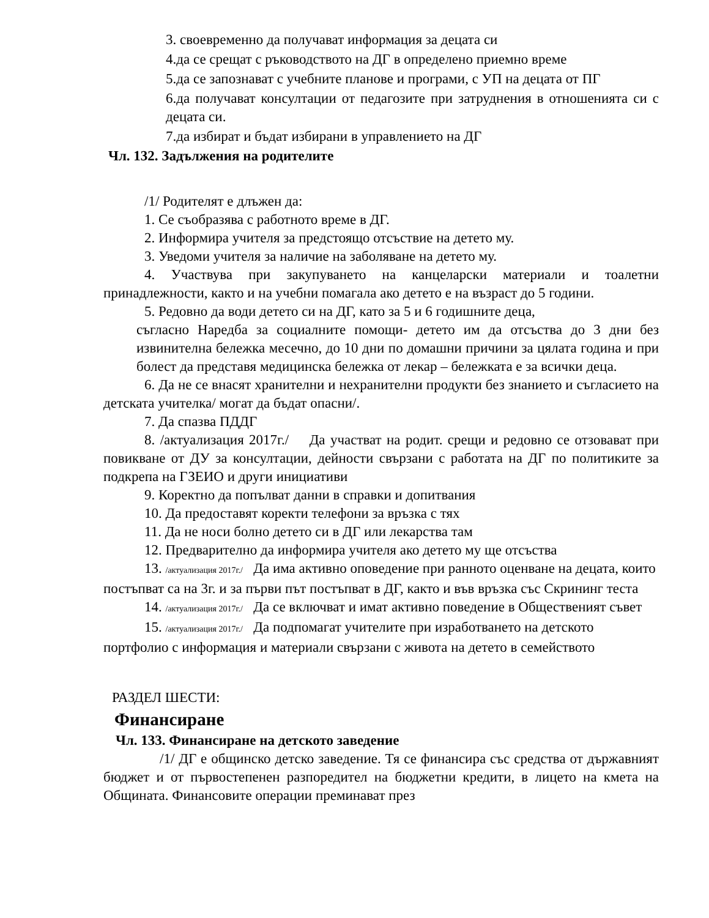3. своевременно да получават информация за децата си
4.да се срещат с ръководството на ДГ в определено приемно време
5.да се запознават с учебните планове и програми, с УП на децата от ПГ
6.да получават консултации от педагозите при затруднения в отношенията си с децата си.
7.да избират и бъдат избирани в управлението на ДГ
Чл. 132. Задължения на родителите
/1/ Родителят е длъжен да:
1. Се съобразява с работното време в ДГ.
2. Информира учителя за предстоящо отсъствие на детето му.
3. Уведоми учителя за наличие на заболяване на детето му.
4. Участвува при закупуването на канцеларски материали и тоалетни принадлежности, както и на учебни помагала ако детето е на възраст до 5 години.
5. Редовно да води детето си на ДГ, като за 5 и 6 годишните деца,
съгласно Наредба за социалните помощи- детето им да отсъства до 3 дни без извинителна бележка месечно, до 10 дни по домашни причини за цялата година и при болест да представя медицинска бележка от лекар – бележката е за всички деца.
6. Да не се внасят хранителни и нехранителни продукти без знанието и съгласието на детската учителка/ могат да бъдат опасни/.
7. Да спазва ПДДГ
8. /актуализация 2017г./ Да участват на родит. срещи и редовно се отзовават при повикване от ДУ за консултации, дейности свързани с работата на ДГ по политиките за подкрепа на ГЗЕИО и други инициативи
9. Коректно да попълват данни в справки и допитвания
10. Да предоставят коректи телефони за връзка с тях
11. Да не носи болно детето си в ДГ или лекарства там
12. Предварително да информира учителя ако детето му ще отсъства
13. /актуализация 2017г./ Да има активно оповедение при ранното оценване на децата, които постъпват са на 3г. и за първи път постъпват в ДГ, както и във връзка със Скрининг теста
14. /актуализация 2017г./ Да се включват и имат активно поведение в Общественият съвет
15. /актуализация 2017г./ Да подпомагат учителите при изработването на детското портфолио с информация и материали свързани с живота на детето в семейството
РАЗДЕЛ ШЕСТИ:
Финансиране
Чл. 133. Финансиране на детското заведение
/1/ ДГ е общинско детско заведение. Тя се финансира със средства от държавният бюджет и от първостепенен разпоредител на бюджетни кредити, в лицето на кмета на Общината. Финансовите операции преминават през